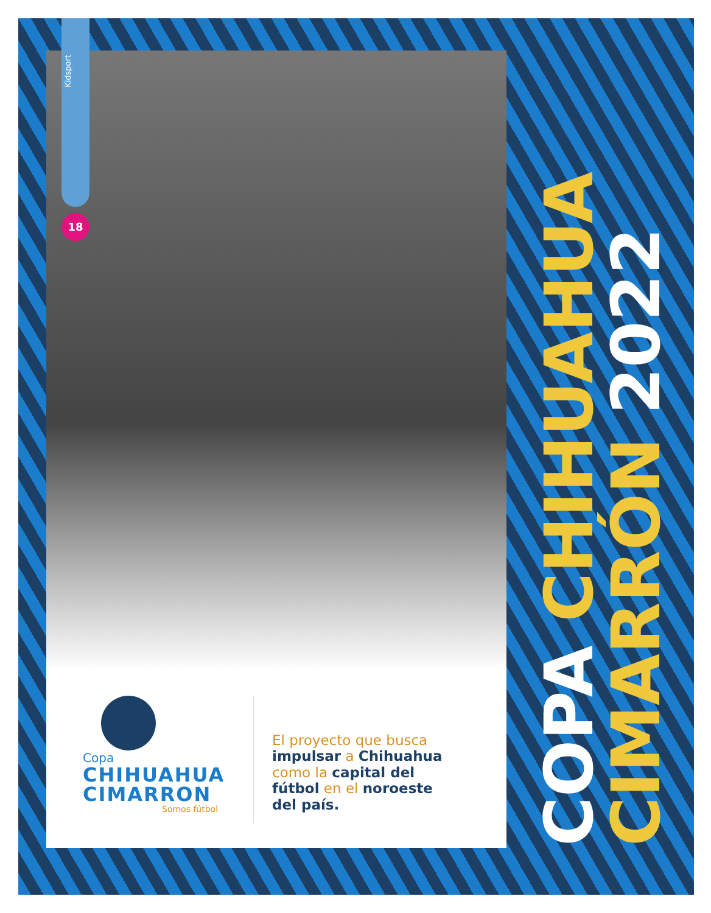Kidsport
18
Copa
CHIHUAHUA
CIMARRON
Somos fútbol
El proyecto que busca
impulsar a Chihuahua
como la capital del
fútbol en el noroeste
del país.
COPA CHIHUAHUA
CIMARRÓN 2022